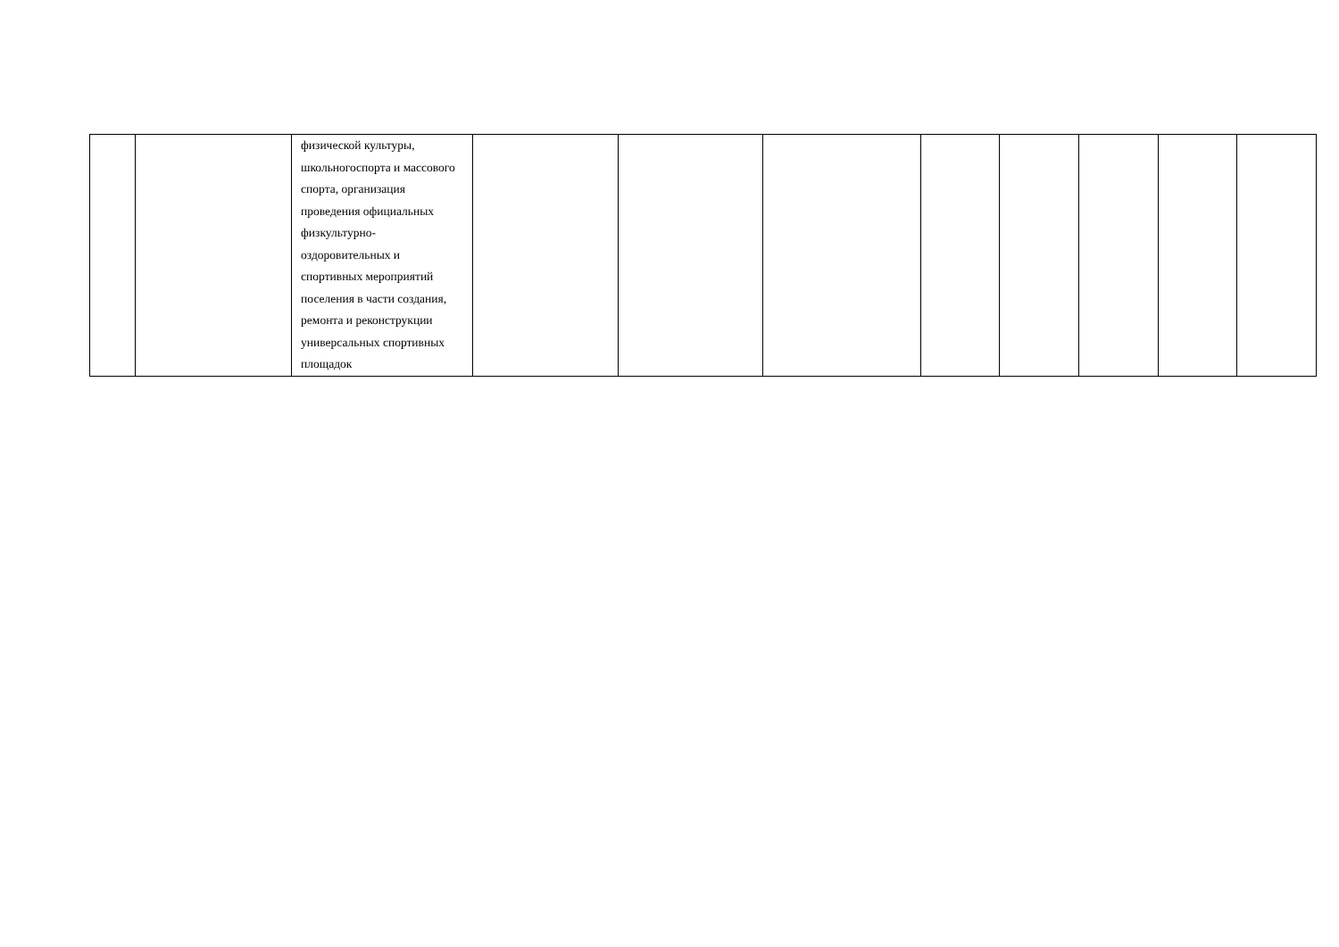| | | физической культуры, школьногоспорта и массового спорта, организация проведения официальных физкультурно-оздоровительных и спортивных мероприятий поселения в части создания, ремонта и реконструкции универсальных спортивных площадок | | | | | | | | |